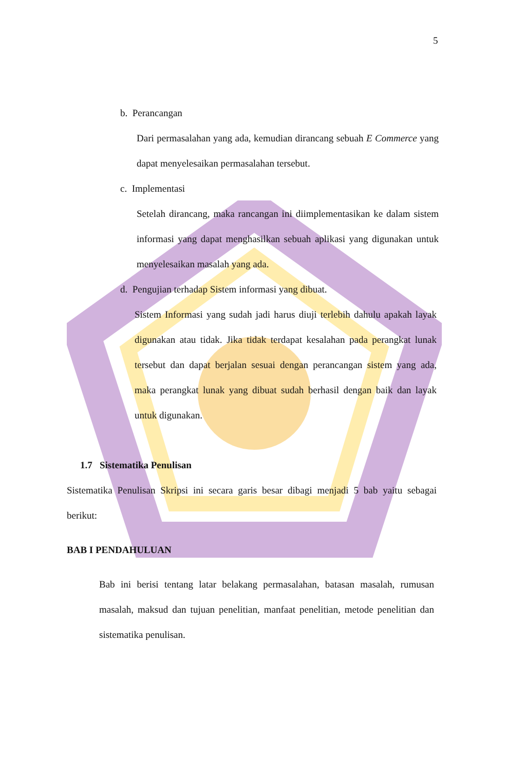5
b. Perancangan
Dari permasalahan yang ada, kemudian dirancang sebuah E Commerce yang dapat menyelesaikan permasalahan tersebut.
c. Implementasi
Setelah dirancang, maka rancangan ini diimplementasikan ke dalam sistem informasi yang dapat menghasilkan sebuah aplikasi yang digunakan untuk menyelesaikan masalah yang ada.
d. Pengujian terhadap Sistem informasi yang dibuat.
Sistem Informasi yang sudah jadi harus diuji terlebih dahulu apakah layak digunakan atau tidak. Jika tidak terdapat kesalahan pada perangkat lunak tersebut dan dapat berjalan sesuai dengan perancangan sistem yang ada, maka perangkat lunak yang dibuat sudah berhasil dengan baik dan layak untuk digunakan.
1.7 Sistematika Penulisan
Sistematika Penulisan Skripsi ini secara garis besar dibagi menjadi 5 bab yaitu sebagai berikut:
BAB I PENDAHULUAN
Bab ini berisi tentang latar belakang permasalahan, batasan masalah, rumusan masalah, maksud dan tujuan penelitian, manfaat penelitian, metode penelitian dan sistematika penulisan.